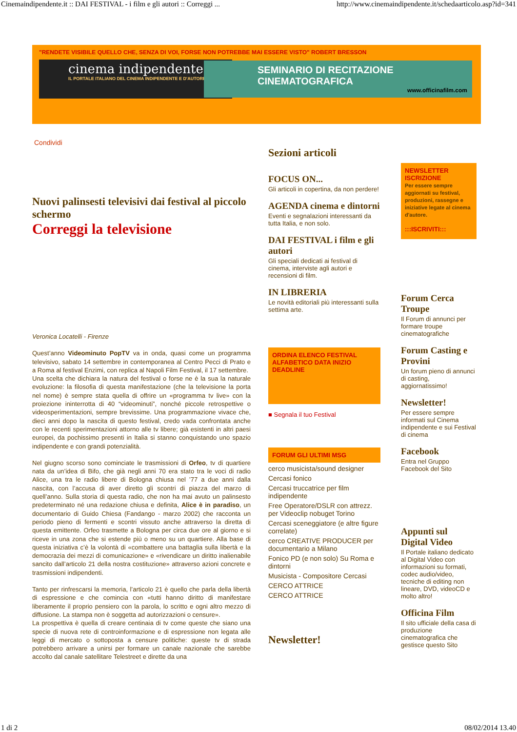Cinemaindipendente.it :: DAI FESTIVAL - i film e gli autori :: Correggi ... http://www.cinemaindipendente.it/schedaarticolo.asp?id=341
"RENDETE VISIBILE QUELLO CHE, SENZA DI VOI, FORSE NON POTREBBE MAI ESSERE VISTO" ROBERT BRESSON
cinema indipendente.it
IL PORTALE ITALIANO DEL CINEMA INDIPENDENTE E D'AUTORE
SEMINARIO DI RECITAZIONE CINEMATOGRAFICA
www.officinafilm.com
Condividi
Nuovi palinsesti televisivi dai festival al piccolo schermo
Correggi la televisione
Veronica Locatelli - Firenze
Quest’anno Videominuto PopTV va in onda, quasi come un programma televisivo, sabato 14 settembre in contemporanea al Centro Pecci di Prato e a Roma al festival Enzimi, con replica al Napoli Film Festival, il 17 settembre.
Una scelta che dichiara la natura del festival o forse ne è la sua la naturale evoluzione: la filosofia di questa manifestazione (che la televisione la porta nel nome) è sempre stata quella di offrire un «programma tv live» con la proiezione ininterrotta di 40 “videominuti”, nonché piccole retrospettive o videosperimentazioni, sempre brevissime. Una programmazione vivace che, dieci anni dopo la nascita di questo festival, credo vada confrontata anche con le recenti sperimentazioni attorno alle tv libere; già esistenti in altri paesi europei, da pochissimo presenti in Italia si stanno conquistando uno spazio indipendente e con grandi potenzialità.
Nel giugno scorso sono cominciate le trasmissioni di Orfeo, tv di quartiere nata da un’idea di Bifo, che già negli anni 70 era stato tra le voci di radio Alice, una tra le radio libere di Bologna chiusa nel ’77 a due anni dalla nascita, con l’accusa di aver diretto gli scontri di piazza del marzo di quell’anno. Sulla storia di questa radio, che non ha mai avuto un palinsesto predeterminato né una redazione chiusa e definita, Alice è in paradiso, un documentario di Guido Chiesa (Fandango - marzo 2002) che racconta un periodo pieno di fermenti e scontri vissuto anche attraverso la diretta di questa emittente. Orfeo trasmette a Bologna per circa due ore al giorno e si riceve in una zona che si estende più o meno su un quartiere. Alla base di questa iniziativa c’è la volontà di «combattere una battaglia sulla libertà e la democrazia dei mezzi di comunicazione» e «rivendicare un diritto inalienabile sancito dall’articolo 21 della nostra costituzione» attraverso azioni concrete e trasmissioni indipendenti.
Tanto per rinfrescarsi la memoria, l’articolo 21 è quello che parla della libertà di espressione e che comincia con «tutti hanno diritto di manifestare liberamente il proprio pensiero con la parola, lo scritto e ogni altro mezzo di diffusione. La stampa non è soggetta ad autorizzazioni o censure».
La prospettiva è quella di creare centinaia di tv come queste che siano una specie di nuova rete di controinformazione e di espressione non legata alle leggi di mercato o sottoposta a censure politiche: queste tv di strada potrebbero arrivare a unirsi per formare un canale nazionale che sarebbe accolto dal canale satellitare Telestreet e dirette da una
Sezioni articoli
FOCUS ON...
Gli articoli in copertina, da non perdere!
AGENDA cinema e dintorni
Eventi e segnalazioni interessanti da tutta Italia, e non solo.
DAI FESTIVAL i film e gli autori
Gli speciali dedicati ai festival di cinema, interviste agli autori e recensioni di film.
IN LIBRERIA
Le novità editoriali più interessanti sulla settima arte.
ORDINA ELENCO FESTIVAL ALFABETICO DATA INIZIO DEADLINE
■ Segnala il tuo Festival
FORUM GLI ULTIMI MSG
cerco musicista/sound designer
Cercasi fonico
Cercasi truccatrice per film indipendente
Free Operatore/DSLR con attrezz. per Videoclip nobuget Torino
Cercasi sceneggiatore (e altre figure correlate)
cerco CREATIVE PRODUCER per documentario a Milano
Fonico PD (e non solo) Su Roma e dintorni
Musicista - Compositore Cercasi
CERCO ATTRICE
CERCO ATTRICE
Newsletter!
NEWSLETTER ISCRIZIONE
Per essere sempre aggiornati su festival, produzioni, rassegne e iniziative legate al cinema d'autore.
:::ISCRIVITI:::
Forum Cerca Troupe
Il Forum di annunci per formare troupe cinematografiche
Forum Casting e Provini
Un forum pieno di annunci di casting, aggiornatissimo!
Newsletter!
Per essere sempre informati sul Cinema indipendente e sui Festival di cinema
Facebook
Entra nel Gruppo Facebook del Sito
Appunti sul Digital Video
Il Portale italiano dedicato al Digital Video con informazioni su formati, codec audio/video, tecniche di editing non lineare, DVD, videoCD e molto altro!
Officina Film
Il sito ufficiale della casa di produzione cinematografica che gestisce questo Sito
1 di 2 08/02/2014 13.40